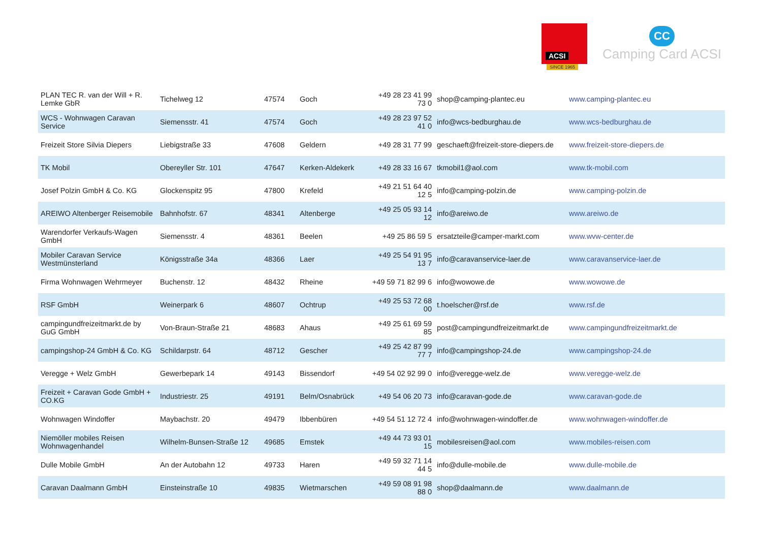ACSI
SINCE 1965
CC
Camping Card ACSI
| PLAN TEC R. van der Will + R. Lemke GbR | Tichelweg 12 | 47574 | Goch | +49 28 23 41 99 73 0 | shop@camping-plantec.eu | www.camping-plantec.eu |
| WCS - Wohnwagen Caravan Service | Siemensstr. 41 | 47574 | Goch | +49 28 23 97 52 41 0 | info@wcs-bedburghau.de | www.wcs-bedburghau.de |
| Freizeit Store Silvia Diepers | Liebigstraße 33 | 47608 | Geldern | +49 28 31 77 99 | geschaeft@freizeit-store-diepers.de | www.freizeit-store-diepers.de |
| TK Mobil | Obereyller Str. 101 | 47647 | Kerken-Aldekerk | +49 28 33 16 67 | tkmobil1@aol.com | www.tk-mobil.com |
| Josef Polzin GmbH & Co. KG | Glockenspitz 95 | 47800 | Krefeld | +49 21 51 64 40 12 5 | info@camping-polzin.de | www.camping-polzin.de |
| AREIWO Altenberger Reisemobile | Bahnhofstr. 67 | 48341 | Altenberge | +49 25 05 93 14 12 | info@areiwo.de | www.areiwo.de |
| Warendorfer Verkaufs-Wagen GmbH | Siemensstr. 4 | 48361 | Beelen | +49 25 86 59 5 | ersatzteile@camper-markt.com | www.wvw-center.de |
| Mobiler Caravan Service Westmünsterland | Königsstraße 34a | 48366 | Laer | +49 25 54 91 95 13 7 | info@caravanservice-laer.de | www.caravanservice-laer.de |
| Firma Wohnwagen Wehrmeyer | Buchenstr. 12 | 48432 | Rheine | +49 59 71 82 99 6 | info@wowowe.de | www.wowowe.de |
| RSF GmbH | Weinerpark 6 | 48607 | Ochtrup | +49 25 53 72 68 00 | t.hoelscher@rsf.de | www.rsf.de |
| campingundfreizeitmarkt.de by GuG GmbH | Von-Braun-Straße 21 | 48683 | Ahaus | +49 25 61 69 59 85 | post@campingundfreizeitmarkt.de | www.campingundfreizeitmarkt.de |
| campingshop-24 GmbH & Co. KG | Schildarpstr. 64 | 48712 | Gescher | +49 25 42 87 99 77 7 | info@campingshop-24.de | www.campingshop-24.de |
| Veregge + Welz GmbH | Gewerbepark 14 | 49143 | Bissendorf | +49 54 02 92 99 0 | info@veregge-welz.de | www.veregge-welz.de |
| Freizeit + Caravan Gode GmbH + CO.KG | Industriestr. 25 | 49191 | Belm/Osnabrück | +49 54 06 20 73 | info@caravan-gode.de | www.caravan-gode.de |
| Wohnwagen Windoffer | Maybachstr. 20 | 49479 | Ibbenbüren | +49 54 51 12 72 4 | info@wohnwagen-windoffer.de | www.wohnwagen-windoffer.de |
| Niemöller mobiles Reisen Wohnwagenhandel | Wilhelm-Bunsen-Straße 12 | 49685 | Emstek | +49 44 73 93 01 15 | mobilesreisen@aol.com | www.mobiles-reisen.com |
| Dulle Mobile GmbH | An der Autobahn 12 | 49733 | Haren | +49 59 32 71 14 44 5 | info@dulle-mobile.de | www.dulle-mobile.de |
| Caravan Daalmann GmbH | Einsteinstraße 10 | 49835 | Wietmarschen | +49 59 08 91 98 88 0 | shop@daalmann.de | www.daalmann.de |